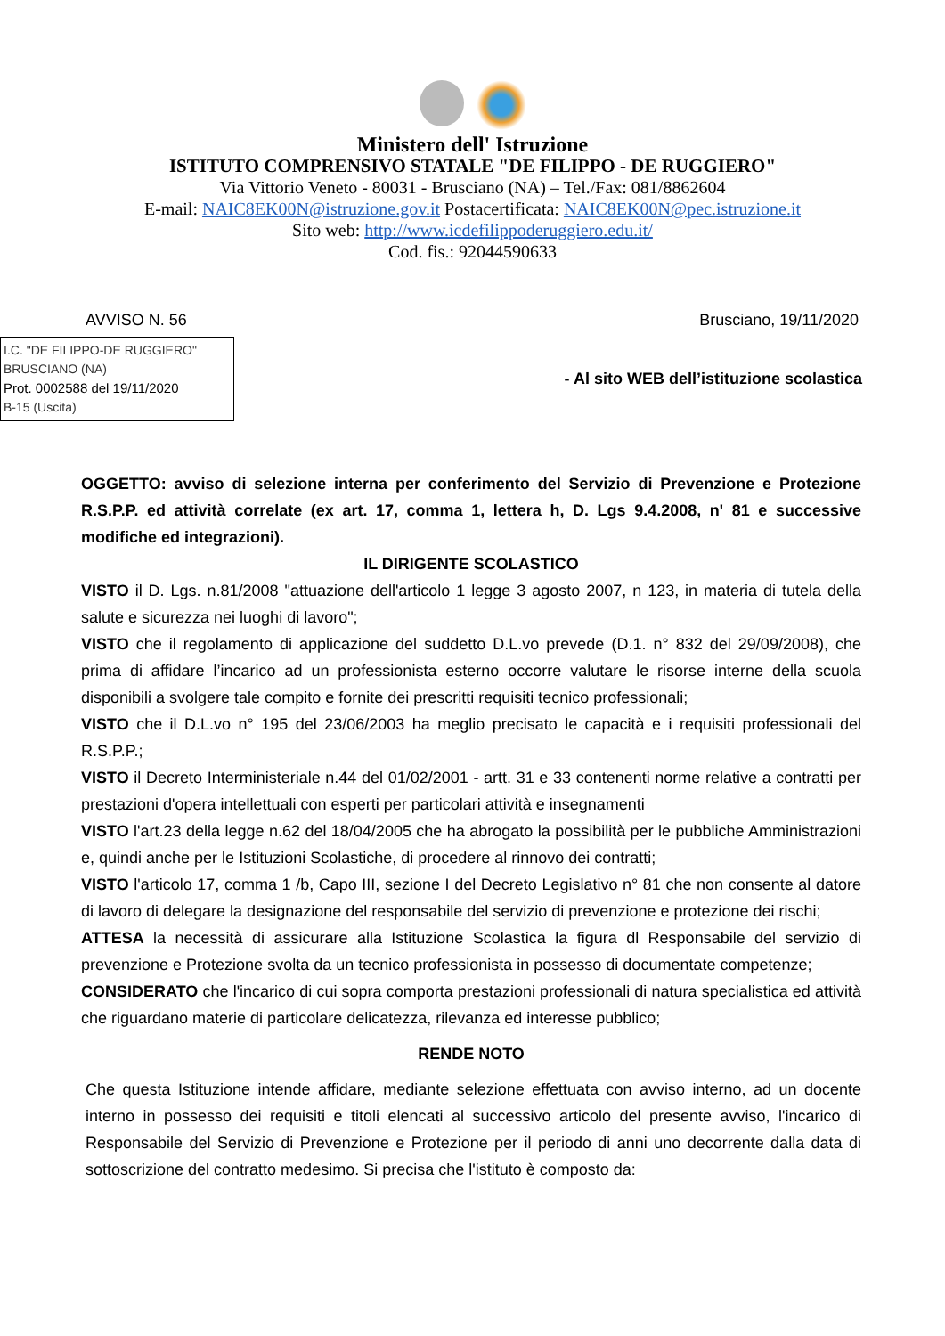Ministero dell' Istruzione
ISTITUTO COMPRENSIVO STATALE "DE FILIPPO - DE RUGGIERO"
Via Vittorio Veneto - 80031 - Brusciano (NA) – Tel./Fax: 081/8862604
E-mail: NAIC8EK00N@istruzione.gov.it Postacertificata: NAIC8EK00N@pec.istruzione.it
Sito web: http://www.icdefilippoderuggiero.edu.it/
Cod. fis.: 92044590633
AVVISO N. 56 Brusciano, 19/11/2020
I.C. "DE FILIPPO-DE RUGGIERO"
BRUSCIANO (NA)
Prot. 0002588 del 19/11/2020
B-15 (Uscita)
- Al sito WEB dell’istituzione scolastica
OGGETTO: avviso di selezione interna per conferimento del Servizio di Prevenzione e Protezione R.S.P.P. ed attività correlate (ex art. 17, comma 1, lettera h, D. Lgs 9.4.2008, n' 81 e successive modifiche ed integrazioni).
IL DIRIGENTE SCOLASTICO
VISTO il D. Lgs. n.81/2008 "attuazione dell'articolo 1 legge 3 agosto 2007, n 123, in materia di tutela della salute e sicurezza nei luoghi di lavoro";
VISTO che il regolamento di applicazione del suddetto D.L.vo prevede (D.1. n° 832 del 29/09/2008), che prima di affidare l’incarico ad un professionista esterno occorre valutare le risorse interne della scuola disponibili a svolgere tale compito e fornite dei prescritti requisiti tecnico professionali;
VISTO che il D.L.vo n° 195 del 23/06/2003 ha meglio precisato le capacità e i requisiti professionali del R.S.P.P.;
VISTO il Decreto Interministeriale n.44 del 01/02/2001 - artt. 31 e 33 contenenti norme relative a contratti per prestazioni d'opera intellettuali con esperti per particolari attività e insegnamenti
VISTO l'art.23 della legge n.62 del 18/04/2005 che ha abrogato la possibilità per le pubbliche Amministrazioni e, quindi anche per le Istituzioni Scolastiche, di procedere al rinnovo dei contratti;
VISTO l'articolo 17, comma 1 /b, Capo III, sezione I del Decreto Legislativo n° 81 che non consente al datore di lavoro di delegare la designazione del responsabile del servizio di prevenzione e protezione dei rischi;
ATTESA la necessità di assicurare alla Istituzione Scolastica la figura dl Responsabile del servizio di prevenzione e Protezione svolta da un tecnico professionista in possesso di documentate competenze;
CONSIDERATO che l'incarico di cui sopra comporta prestazioni professionali di natura specialistica ed attività che riguardano materie di particolare delicatezza, rilevanza ed interesse pubblico;
RENDE NOTO
Che questa Istituzione intende affidare, mediante selezione effettuata con avviso interno, ad un docente interno in possesso dei requisiti e titoli elencati al successivo articolo del presente avviso, l'incarico di Responsabile del Servizio di Prevenzione e Protezione per il periodo di anni uno decorrente dalla data di sottoscrizione del contratto medesimo. Si precisa che l'istituto è composto da: